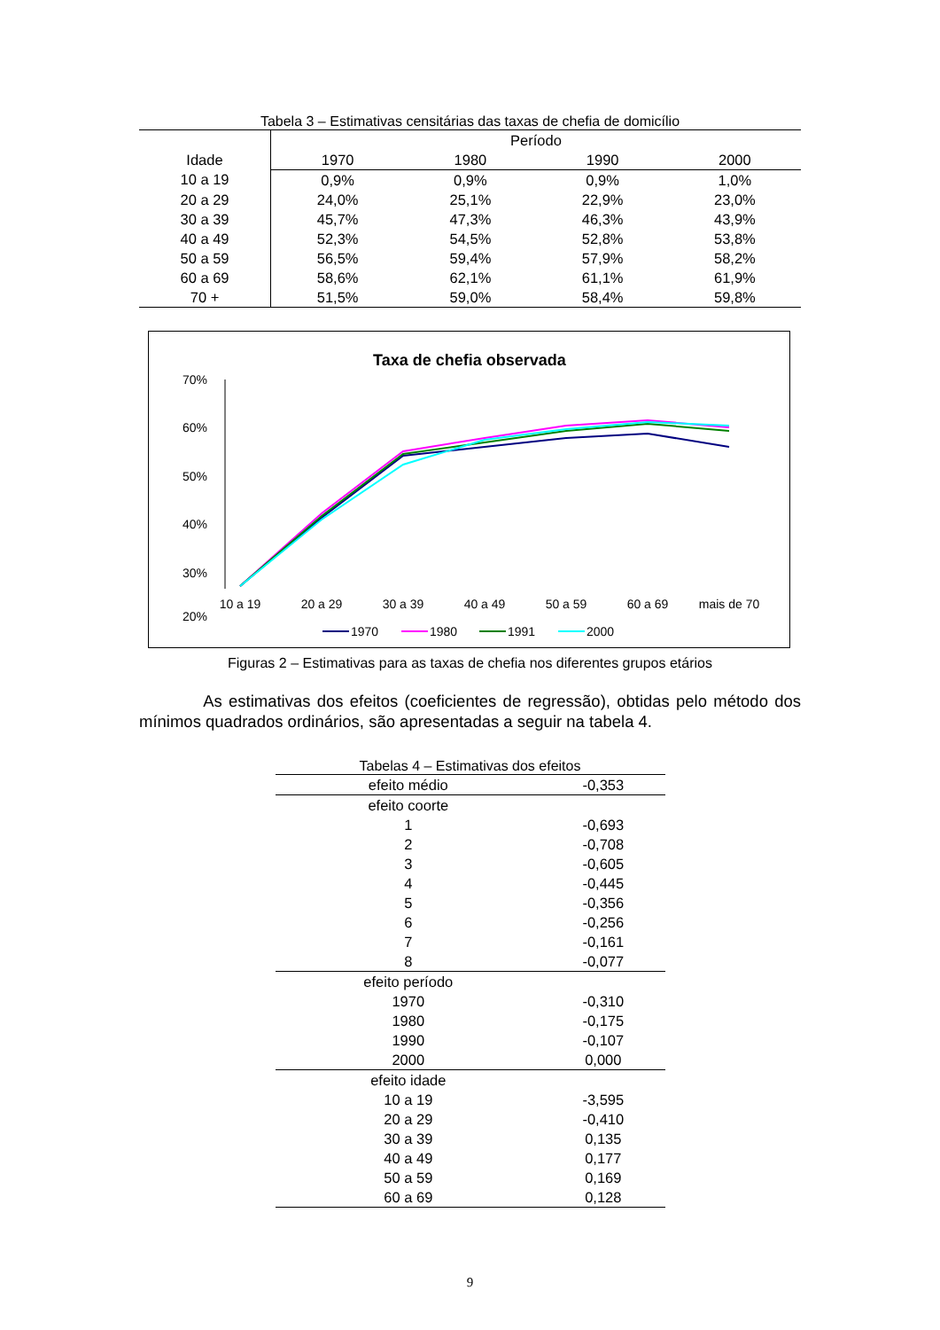Tabela 3 – Estimativas censitárias das taxas de chefia de domicílio
| | Período | | | |
| --- | --- | --- | --- | --- |
| Idade | 1970 | 1980 | 1990 | 2000 |
| 10 a 19 | 0,9% | 0,9% | 0,9% | 1,0% |
| 20 a 29 | 24,0% | 25,1% | 22,9% | 23,0% |
| 30 a 39 | 45,7% | 47,3% | 46,3% | 43,9% |
| 40 a 49 | 52,3% | 54,5% | 52,8% | 53,8% |
| 50 a 59 | 56,5% | 59,4% | 57,9% | 58,2% |
| 60 a 69 | 58,6% | 62,1% | 61,1% | 61,9% |
| 70 + | 51,5% | 59,0% | 58,4% | 59,8% |
Taxa de chefia observada
70%
60%
50%
40%
30%
20%
10 a 19
20 a 29
30 a 39
40 a 49
50 a 59
60 a 69
mais de 70
1970
1980
1991
2000
Figuras 2 – Estimativas para as taxas de chefia nos diferentes grupos etários
As estimativas dos efeitos (coeficientes de regressão), obtidas pelo método dos mínimos quadrados ordinários, são apresentadas a seguir na tabela 4.
Tabelas 4 – Estimativas dos efeitos
| efeito médio | -0,353 |
| efeito coorte | |
| 1 | -0,693 |
| 2 | -0,708 |
| 3 | -0,605 |
| 4 | -0,445 |
| 5 | -0,356 |
| 6 | -0,256 |
| 7 | -0,161 |
| 8 | -0,077 |
| efeito período | |
| 1970 | -0,310 |
| 1980 | -0,175 |
| 1990 | -0,107 |
| 2000 | 0,000 |
| efeito idade | |
| 10 a 19 | -3,595 |
| 20 a 29 | -0,410 |
| 30 a 39 | 0,135 |
| 40 a 49 | 0,177 |
| 50 a 59 | 0,169 |
| 60 a 69 | 0,128 |
9